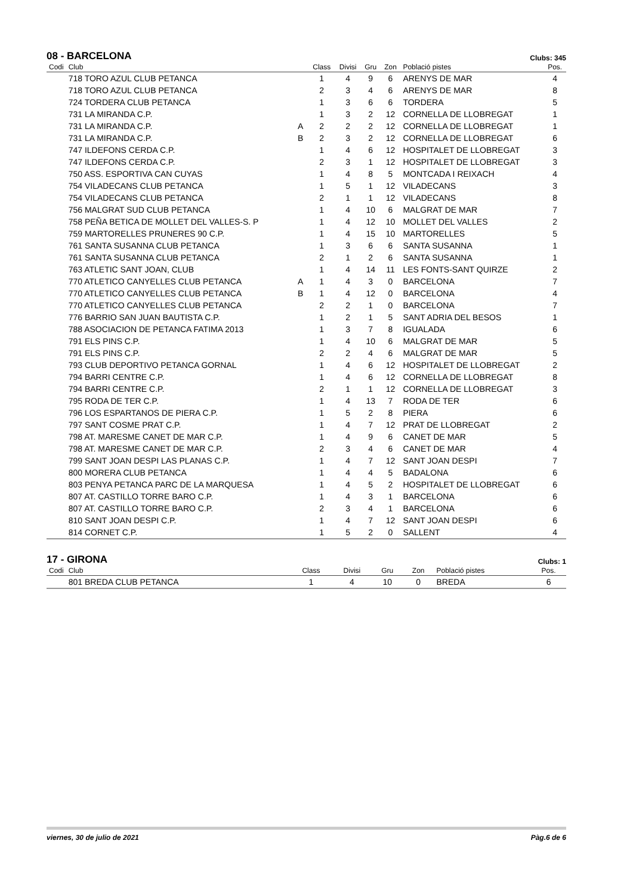08 - BARCELONA Clubs: 345
| Codi | Club | | Class | Divisi | Gru | Zon | Població pistes | Pos. |
| --- | --- | --- | --- | --- | --- | --- | --- | --- |
| | 718 TORO AZUL CLUB PETANCA | | 1 | 4 | 9 | 6 | ARENYS DE MAR | 4 |
| | 718 TORO AZUL CLUB PETANCA | | 2 | 3 | 4 | 6 | ARENYS DE MAR | 8 |
| | 724 TORDERA CLUB PETANCA | | 1 | 3 | 6 | 6 | TORDERA | 5 |
| | 731 LA MIRANDA C.P. | | 1 | 3 | 2 | 12 | CORNELLA DE LLOBREGAT | 1 |
| | 731 LA MIRANDA C.P. | A | 2 | 2 | 2 | 12 | CORNELLA DE LLOBREGAT | 1 |
| | 731 LA MIRANDA C.P. | B | 2 | 3 | 2 | 12 | CORNELLA DE LLOBREGAT | 6 |
| | 747 ILDEFONS CERDA C.P. | | 1 | 4 | 6 | 12 | HOSPITALET DE LLOBREGAT | 3 |
| | 747 ILDEFONS CERDA C.P. | | 2 | 3 | 1 | 12 | HOSPITALET DE LLOBREGAT | 3 |
| | 750 ASS. ESPORTIVA CAN CUYAS | | 1 | 4 | 8 | 5 | MONTCADA I REIXACH | 4 |
| | 754 VILADECANS CLUB PETANCA | | 1 | 5 | 1 | 12 | VILADECANS | 3 |
| | 754 VILADECANS CLUB PETANCA | | 2 | 1 | 1 | 12 | VILADECANS | 8 |
| | 756 MALGRAT SUD CLUB PETANCA | | 1 | 4 | 10 | 6 | MALGRAT DE MAR | 7 |
| | 758 PEÑA BETICA DE MOLLET DEL VALLES-S. P | | 1 | 4 | 12 | 10 | MOLLET DEL VALLES | 2 |
| | 759 MARTORELLES PRUNERES 90 C.P. | | 1 | 4 | 15 | 10 | MARTORELLES | 5 |
| | 761 SANTA SUSANNA CLUB PETANCA | | 1 | 3 | 6 | 6 | SANTA SUSANNA | 1 |
| | 761 SANTA SUSANNA CLUB PETANCA | | 2 | 1 | 2 | 6 | SANTA SUSANNA | 1 |
| | 763 ATLETIC SANT JOAN, CLUB | | 1 | 4 | 14 | 11 | LES FONTS-SANT QUIRZE | 2 |
| | 770 ATLETICO CANYELLES CLUB PETANCA | A | 1 | 4 | 3 | 0 | BARCELONA | 7 |
| | 770 ATLETICO CANYELLES CLUB PETANCA | B | 1 | 4 | 12 | 0 | BARCELONA | 4 |
| | 770 ATLETICO CANYELLES CLUB PETANCA | | 2 | 2 | 1 | 0 | BARCELONA | 7 |
| | 776 BARRIO SAN JUAN BAUTISTA C.P. | | 1 | 2 | 1 | 5 | SANT ADRIA DEL BESOS | 1 |
| | 788 ASOCIACION DE PETANCA FATIMA 2013 | | 1 | 3 | 7 | 8 | IGUALADA | 6 |
| | 791 ELS PINS C.P. | | 1 | 4 | 10 | 6 | MALGRAT DE MAR | 5 |
| | 791 ELS PINS C.P. | | 2 | 2 | 4 | 6 | MALGRAT DE MAR | 5 |
| | 793 CLUB DEPORTIVO PETANCA GORNAL | | 1 | 4 | 6 | 12 | HOSPITALET DE LLOBREGAT | 2 |
| | 794 BARRI CENTRE C.P. | | 1 | 4 | 6 | 12 | CORNELLA DE LLOBREGAT | 8 |
| | 794 BARRI CENTRE C.P. | | 2 | 1 | 1 | 12 | CORNELLA DE LLOBREGAT | 3 |
| | 795 RODA DE TER C.P. | | 1 | 4 | 13 | 7 | RODA DE TER | 6 |
| | 796 LOS ESPARTANOS DE PIERA C.P. | | 1 | 5 | 2 | 8 | PIERA | 6 |
| | 797 SANT COSME PRAT C.P. | | 1 | 4 | 7 | 12 | PRAT DE LLOBREGAT | 2 |
| | 798 AT. MARESME CANET DE MAR C.P. | | 1 | 4 | 9 | 6 | CANET DE MAR | 5 |
| | 798 AT. MARESME CANET DE MAR C.P. | | 2 | 3 | 4 | 6 | CANET DE MAR | 4 |
| | 799 SANT JOAN DESPI LAS PLANAS C.P. | | 1 | 4 | 7 | 12 | SANT JOAN DESPI | 7 |
| | 800 MORERA CLUB PETANCA | | 1 | 4 | 4 | 5 | BADALONA | 6 |
| | 803 PENYA PETANCA PARC DE LA MARQUESA | | 1 | 4 | 5 | 2 | HOSPITALET DE LLOBREGAT | 6 |
| | 807 AT. CASTILLO TORRE BARO C.P. | | 1 | 4 | 3 | 1 | BARCELONA | 6 |
| | 807 AT. CASTILLO TORRE BARO C.P. | | 2 | 3 | 4 | 1 | BARCELONA | 6 |
| | 810 SANT JOAN DESPI C.P. | | 1 | 4 | 7 | 12 | SANT JOAN DESPI | 6 |
| | 814 CORNET C.P. | | 1 | 5 | 2 | 0 | SALLENT | 4 |
17 - GIRONA Clubs: 1
| Codi | Club | | Class | Divisi | Gru | Zon | Població pistes | Pos. |
| --- | --- | --- | --- | --- | --- | --- | --- | --- |
| | 801 BREDA CLUB PETANCA | | 1 | 4 | 10 | 0 | BREDA | 6 |
viernes, 30 de julio de 2021 Pàg.6 de 6